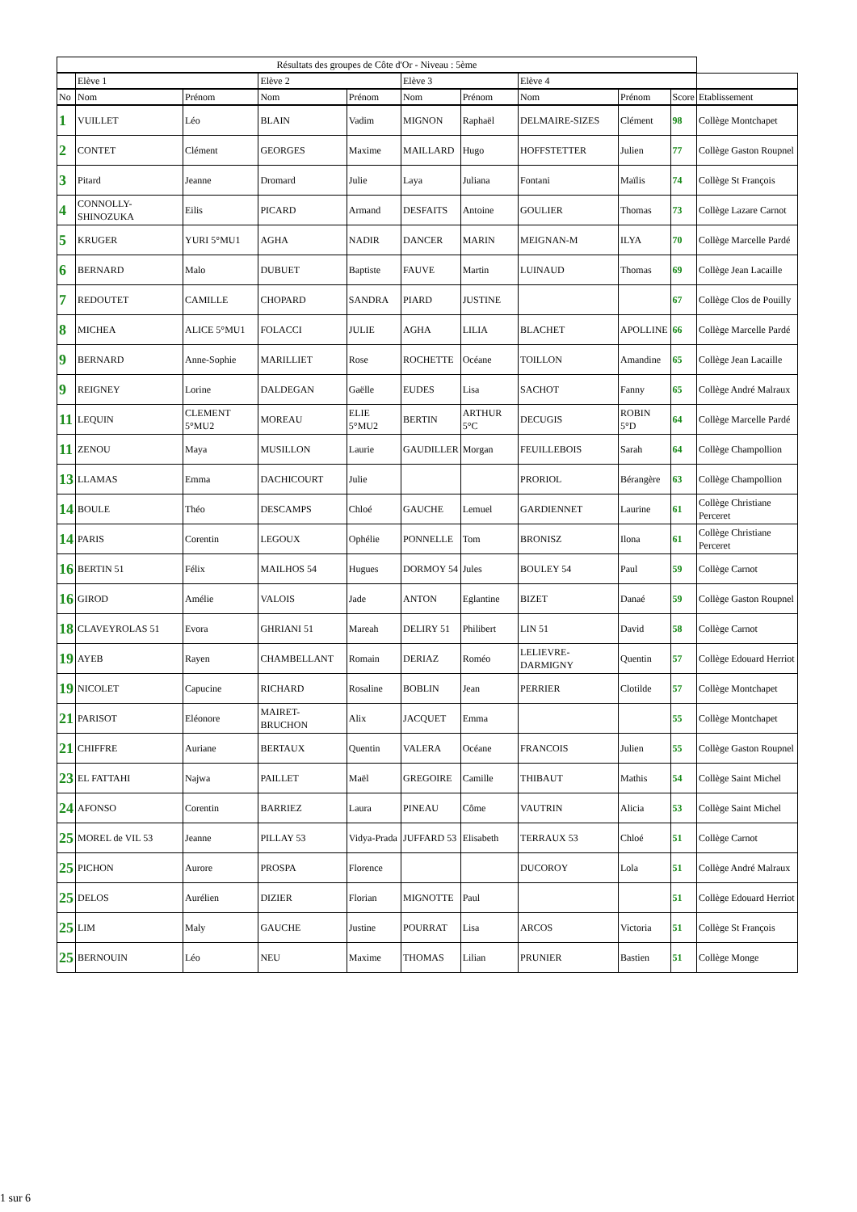| Résultats des groupes de Côte d'Or - Niveau : 5ème | | | | | | | | | | |
| --- | --- | --- | --- | --- | --- | --- | --- | --- | --- | --- |
| | Elève 1 | | Elève 2 | | Elève 3 | | Elève 4 | | | |
| No | Nom | Prénom | Nom | Prénom | Nom | Prénom | Nom | Prénom | Score | Etablissement |
| 1 | VUILLET | Léo | BLAIN | Vadim | MIGNON | Raphaël | DELMAIRE-SIZES | Clément | 98 | Collège Montchapet |
| 2 | CONTET | Clément | GEORGES | Maxime | MAILLARD | Hugo | HOFFSTETTER | Julien | 77 | Collège Gaston Roupnel |
| 3 | Pitard | Jeanne | Dromard | Julie | Laya | Juliana | Fontani | Maïlis | 74 | Collège St François |
| 4 | CONNOLLY-SHINOZUKA | Eilis | PICARD | Armand | DESFAITS | Antoine | GOULIER | Thomas | 73 | Collège Lazare Carnot |
| 5 | KRUGER | YURI 5°MU1 | AGHA | NADIR | DANCER | MARIN | MEIGNAN-M | ILYA | 70 | Collège Marcelle Pardé |
| 6 | BERNARD | Malo | DUBUET | Baptiste | FAUVE | Martin | LUINAUD | Thomas | 69 | Collège Jean Lacaille |
| 7 | REDOUTET | CAMILLE | CHOPARD | SANDRA | PIARD | JUSTINE | | | 67 | Collège Clos de Pouilly |
| 8 | MICHEA | ALICE 5°MU1 | FOLACCI | JULIE | AGHA | LILIA | BLACHET | APOLLINE | 66 | Collège Marcelle Pardé |
| 9 | BERNARD | Anne-Sophie | MARILLIET | Rose | ROCHETTE | Océane | TOILLON | Amandine | 65 | Collège Jean Lacaille |
| 9 | REIGNEY | Lorine | DALDEGAN | Gaëlle | EUDES | Lisa | SACHOT | Fanny | 65 | Collège André Malraux |
| 11 | LEQUIN | CLEMENT 5°MU2 | MOREAU | ELIE 5°MU2 | BERTIN | ARTHUR 5°C | DECUGIS | ROBIN 5°D | 64 | Collège Marcelle Pardé |
| 11 | ZENOU | Maya | MUSILLON | Laurie | GAUDILLER | Morgan | FEUILLEBOIS | Sarah | 64 | Collège Champollion |
| 13 | LLAMAS | Emma | DACHICOURT | Julie | | | PRORIOL | Bérangère | 63 | Collège Champollion |
| 14 | BOULE | Théo | DESCAMPS | Chloé | GAUCHE | Lemuel | GARDIENNET | Laurine | 61 | Collège Christiane Perceret |
| 14 | PARIS | Corentin | LEGOUX | Ophélie | PONNELLE | Tom | BRONISZ | Ilona | 61 | Collège Christiane Perceret |
| 16 | BERTIN 51 | Félix | MAILHOS 54 | Hugues | DORMOY 54 | Jules | BOULEY 54 | Paul | 59 | Collège Carnot |
| 16 | GIROD | Amélie | VALOIS | Jade | ANTON | Eglantine | BIZET | Danaé | 59 | Collège Gaston Roupnel |
| 18 | CLAVEYROLAS 51 | Evora | GHRIANI 51 | Mareah | DELIRY 51 | Philibert | LIN 51 | David | 58 | Collège Carnot |
| 19 | AYEB | Rayen | CHAMBELLANT | Romain | DERIAZ | Roméo | LELIEVRE-DARMIGNY | Quentin | 57 | Collège Edouard Herriot |
| 19 | NICOLET | Capucine | RICHARD | Rosaline | BOBLIN | Jean | PERRIER | Clotilde | 57 | Collège Montchapet |
| 21 | PARISOT | Eléonore | MAIRET-BRUCHON | Alix | JACQUET | Emma | | | 55 | Collège Montchapet |
| 21 | CHIFFRE | Auriane | BERTAUX | Quentin | VALERA | Océane | FRANCOIS | Julien | 55 | Collège Gaston Roupnel |
| 23 | EL FATTAHI | Najwa | PAILLET | Maël | GREGOIRE | Camille | THIBAUT | Mathis | 54 | Collège Saint Michel |
| 24 | AFONSO | Corentin | BARRIEZ | Laura | PINEAU | Côme | VAUTRIN | Alicia | 53 | Collège Saint Michel |
| 25 | MOREL de VIL 53 | Jeanne | PILLAY 53 | Vidya-Prada | JUFFARD 53 | Elisabeth | TERRAUX 53 | Chloé | 51 | Collège Carnot |
| 25 | PICHON | Aurore | PROSPA | Florence | | | DUCOROY | Lola | 51 | Collège André Malraux |
| 25 | DELOS | Aurélien | DIZIER | Florian | MIGNOTTE | Paul | | | 51 | Collège Edouard Herriot |
| 25 | LIM | Maly | GAUCHE | Justine | POURRAT | Lisa | ARCOS | Victoria | 51 | Collège St François |
| 25 | BERNOUIN | Léo | NEU | Maxime | THOMAS | Lilian | PRUNIER | Bastien | 51 | Collège Monge |
1 sur 6